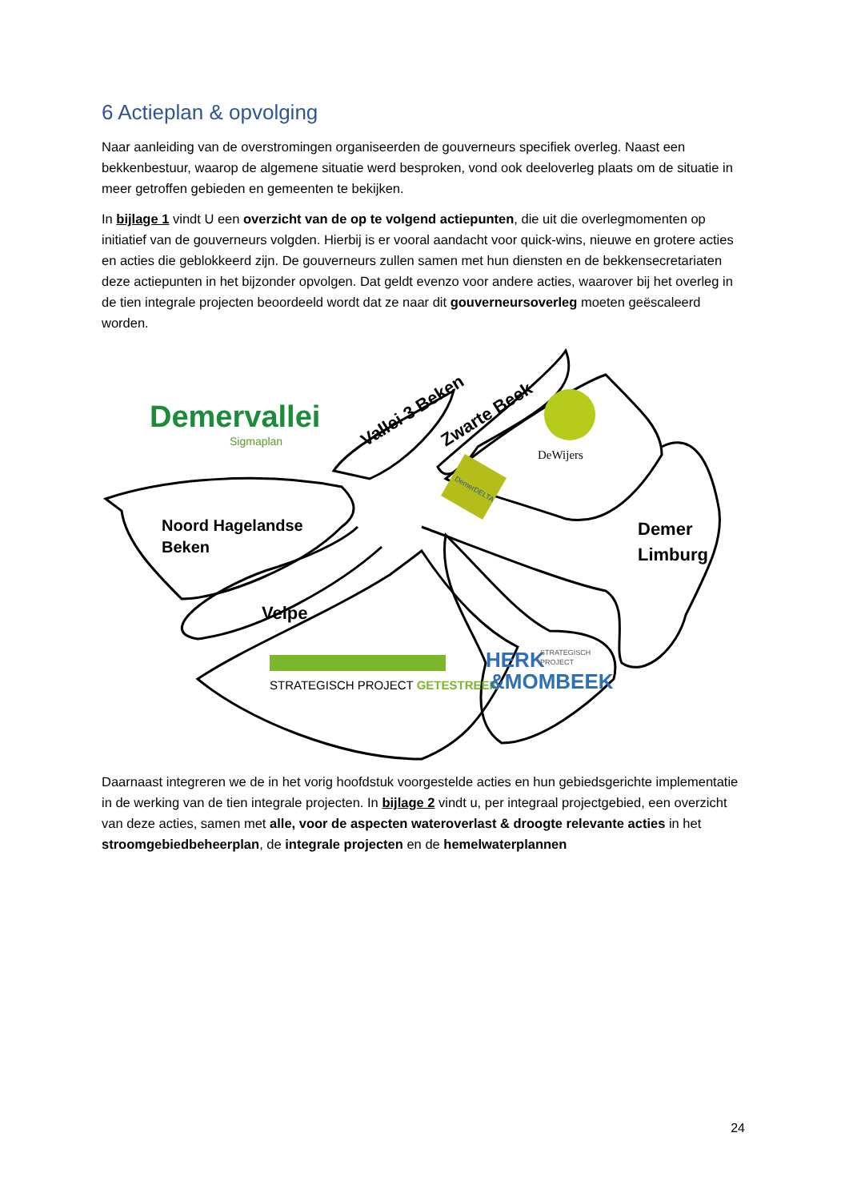6 Actieplan & opvolging
Naar aanleiding van de overstromingen organiseerden de gouverneurs specifiek overleg. Naast een bekkenbestuur, waarop de algemene situatie werd besproken, vond ook deeloverleg plaats om de situatie in meer getroffen gebieden en gemeenten te bekijken.
In bijlage 1 vindt U een overzicht van de op te volgend actiepunten, die uit die overlegmomenten op initiatief van de gouverneurs volgden. Hierbij is er vooral aandacht voor quick-wins, nieuwe en grotere acties en acties die geblokkeerd zijn. De gouverneurs zullen samen met hun diensten en de bekkensecretariaten deze actiepunten in het bijzonder opvolgen. Dat geldt evenzo voor andere acties, waarover bij het overleg in de tien integrale projecten beoordeeld wordt dat ze naar dit gouverneursoverleg moeten geëscaleerd worden.
Demervallei
Sigmaplan
Noord Hagelandse
Beken
Velpe
Vallei 3 Beken
Zwarte Beek
DeWijers
DemerDELTA
Demer
Limburg
STRATEGISCH PROJECT GETESTREEK
HERK
STRATEGISCH
PROJECT
&MOMBEEK
Daarnaast integreren we de in het vorig hoofdstuk voorgestelde acties en hun gebiedsgerichte implementatie in de werking van de tien integrale projecten. In bijlage 2 vindt u, per integraal projectgebied, een overzicht van deze acties, samen met alle, voor de aspecten wateroverlast & droogte relevante acties in het stroomgebiedbeheerplan, de integrale projecten en de hemelwaterplannen
24